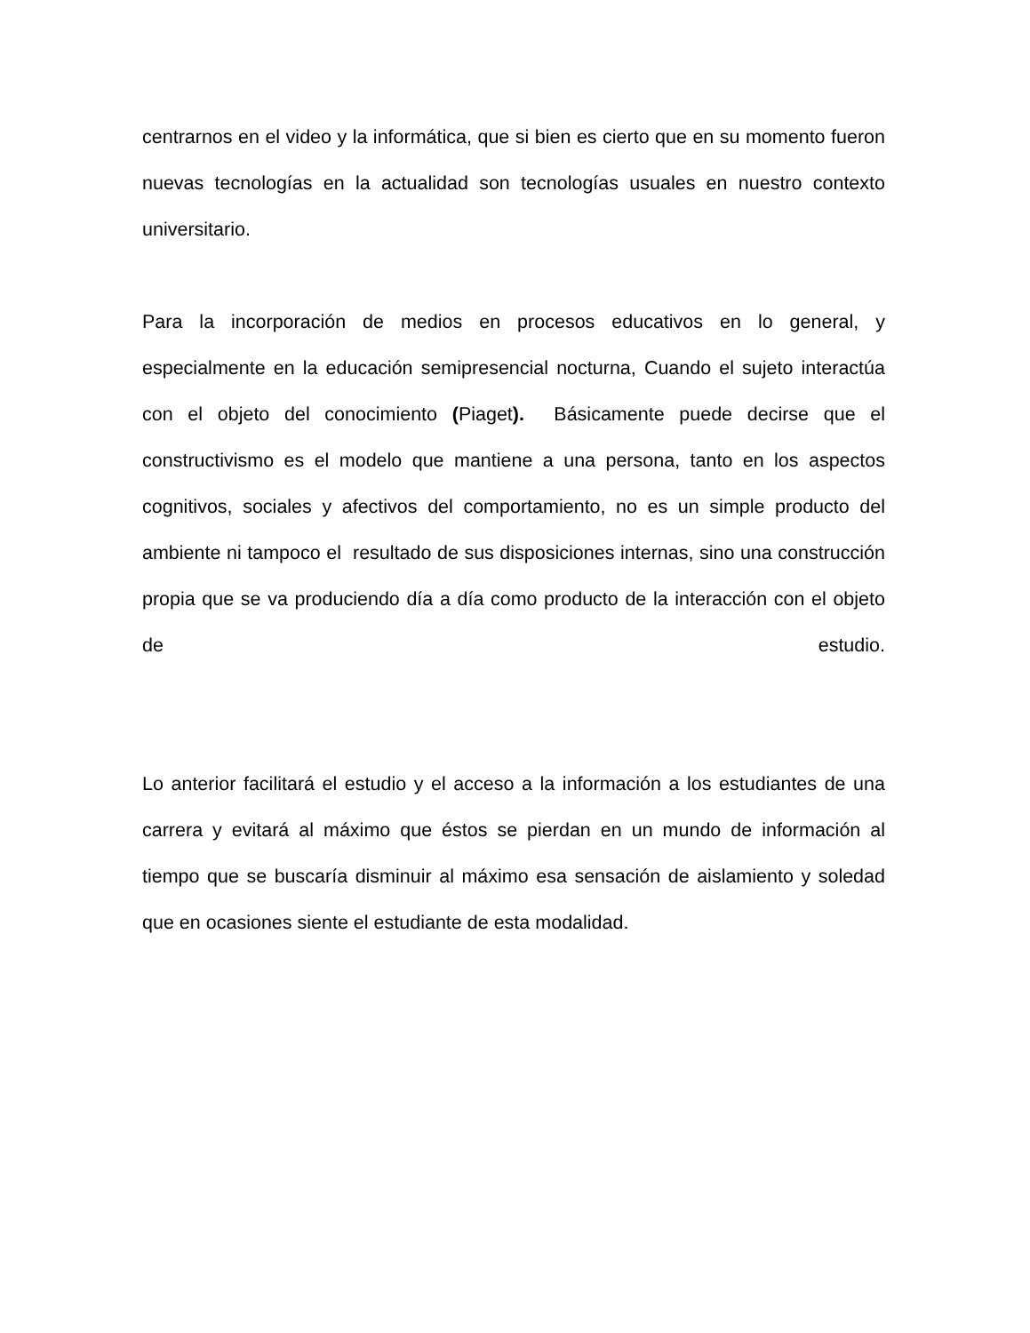centrarnos en el video y la informática, que si bien es cierto que en su momento fueron nuevas tecnologías en la actualidad son tecnologías usuales en nuestro contexto universitario.
Para la incorporación de medios en procesos educativos en lo general, y especialmente en la educación semipresencial nocturna, Cuando el sujeto interactúa con el objeto del conocimiento (Piaget). Básicamente puede decirse que el constructivismo es el modelo que mantiene a una persona, tanto en los aspectos cognitivos, sociales y afectivos del comportamiento, no es un simple producto del ambiente ni tampoco el resultado de sus disposiciones internas, sino una construcción propia que se va produciendo día a día como producto de la interacción con el objeto de estudio.
Lo anterior facilitará el estudio y el acceso a la información a los estudiantes de una carrera y evitará al máximo que éstos se pierdan en un mundo de información al tiempo que se buscaría disminuir al máximo esa sensación de aislamiento y soledad que en ocasiones siente el estudiante de esta modalidad.